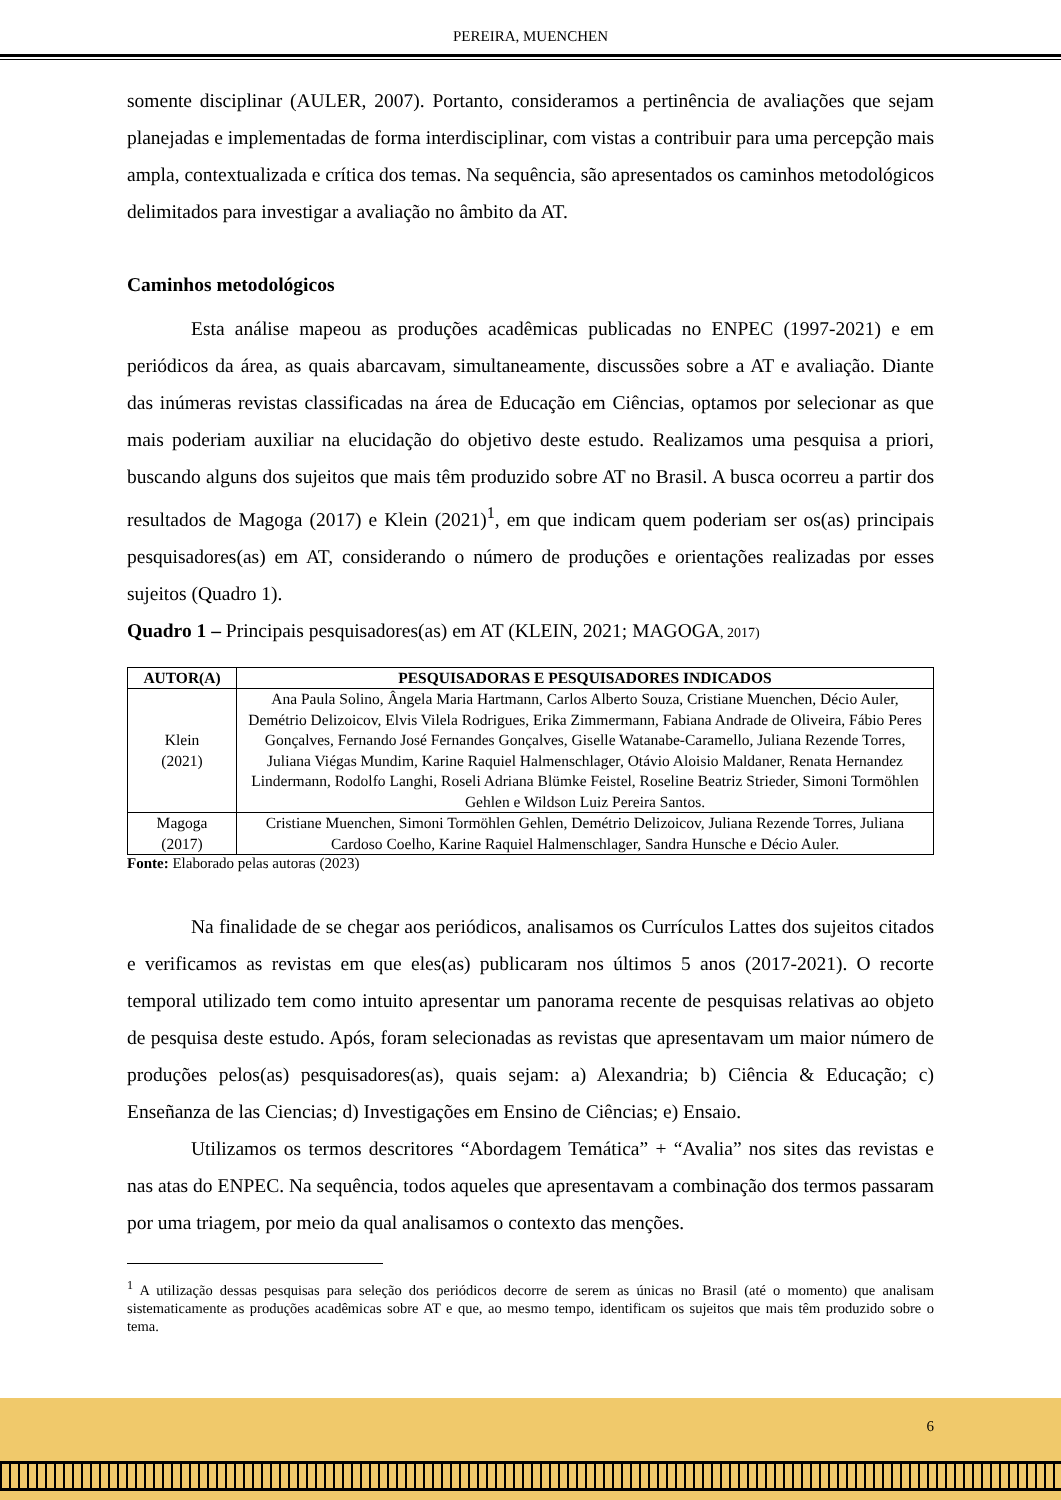PEREIRA, MUENCHEN
somente disciplinar (AULER, 2007). Portanto, consideramos a pertinência de avaliações que sejam planejadas e implementadas de forma interdisciplinar, com vistas a contribuir para uma percepção mais ampla, contextualizada e crítica dos temas. Na sequência, são apresentados os caminhos metodológicos delimitados para investigar a avaliação no âmbito da AT.
Caminhos metodológicos
Esta análise mapeou as produções acadêmicas publicadas no ENPEC (1997-2021) e em periódicos da área, as quais abarcavam, simultaneamente, discussões sobre a AT e avaliação. Diante das inúmeras revistas classificadas na área de Educação em Ciências, optamos por selecionar as que mais poderiam auxiliar na elucidação do objetivo deste estudo. Realizamos uma pesquisa a priori, buscando alguns dos sujeitos que mais têm produzido sobre AT no Brasil. A busca ocorreu a partir dos resultados de Magoga (2017) e Klein (2021)<sup>1</sup>, em que indicam quem poderiam ser os(as) principais pesquisadores(as) em AT, considerando o número de produções e orientações realizadas por esses sujeitos (Quadro 1).
Quadro 1 – Principais pesquisadores(as) em AT (KLEIN, 2021; MAGOGA, 2017)
| AUTOR(A) | PESQUISADORAS E PESQUISADORES INDICADOS |
| --- | --- |
| Klein (2021) | Ana Paula Solino, Ângela Maria Hartmann, Carlos Alberto Souza, Cristiane Muenchen, Décio Auler, Demétrio Delizoicov, Elvis Vilela Rodrigues, Erika Zimmermann, Fabiana Andrade de Oliveira, Fábio Peres Gonçalves, Fernando José Fernandes Gonçalves, Giselle Watanabe-Caramello, Juliana Rezende Torres, Juliana Viégas Mundim, Karine Raquiel Halmenschlager, Otávio Aloisio Maldaner, Renata Hernandez Lindermann, Rodolfo Langhi, Roseli Adriana Blümke Feistel, Roseline Beatriz Strieder, Simoni Tormöhlen Gehlen e Wildson Luiz Pereira Santos. |
| Magoga (2017) | Cristiane Muenchen, Simoni Tormöhlen Gehlen, Demétrio Delizoicov, Juliana Rezende Torres, Juliana Cardoso Coelho, Karine Raquiel Halmenschlager, Sandra Hunsche e Décio Auler. |
Fonte: Elaborado pelas autoras (2023)
Na finalidade de se chegar aos periódicos, analisamos os Currículos Lattes dos sujeitos citados e verificamos as revistas em que eles(as) publicaram nos últimos 5 anos (2017-2021). O recorte temporal utilizado tem como intuito apresentar um panorama recente de pesquisas relativas ao objeto de pesquisa deste estudo. Após, foram selecionadas as revistas que apresentavam um maior número de produções pelos(as) pesquisadores(as), quais sejam: a) Alexandria; b) Ciência & Educação; c) Enseñanza de las Ciencias; d) Investigações em Ensino de Ciências; e) Ensaio.
Utilizamos os termos descritores “Abordagem Temática” + “Avalia” nos sites das revistas e nas atas do ENPEC. Na sequência, todos aqueles que apresentavam a combinação dos termos passaram por uma triagem, por meio da qual analisamos o contexto das menções.
<sup>1</sup> A utilização dessas pesquisas para seleção dos periódicos decorre de serem as únicas no Brasil (até o momento) que analisam sistematicamente as produções acadêmicas sobre AT e que, ao mesmo tempo, identificam os sujeitos que mais têm produzido sobre o tema.
6